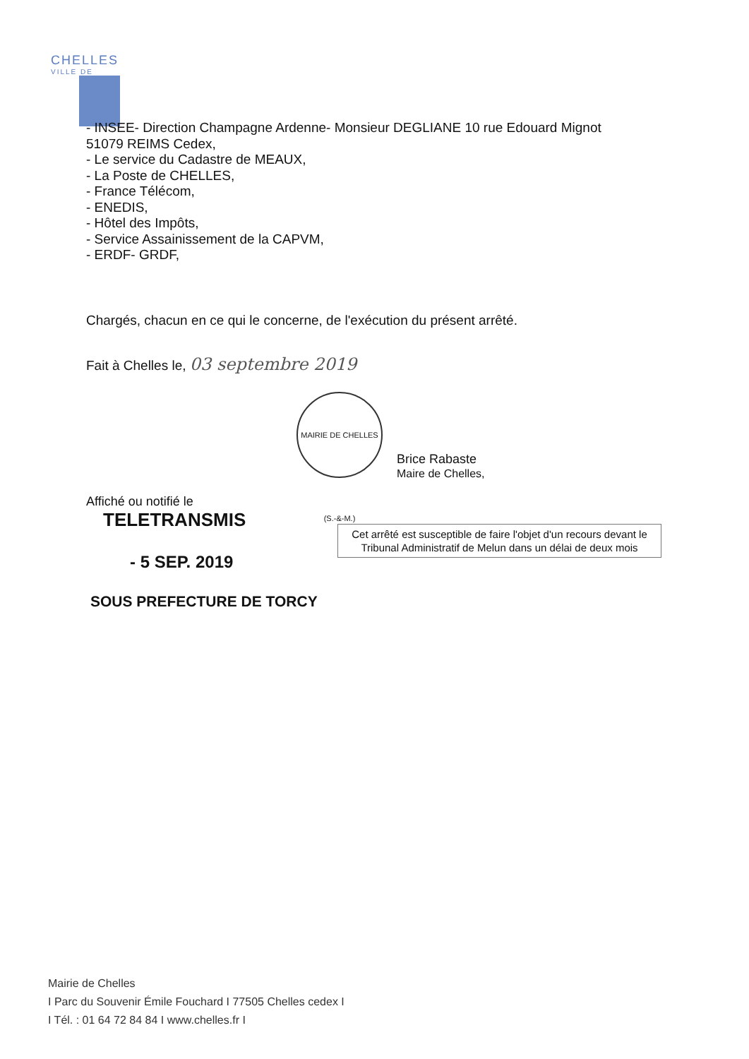CHELLES
VILLE DE
- INSEE- Direction Champagne Ardenne- Monsieur DEGLIANE 10 rue Edouard Mignot
51079 REIMS Cedex,
- Le service du Cadastre de MEAUX,
- La Poste de CHELLES,
- France Télécom,
- ENEDIS,
- Hôtel des Impôts,
- Service Assainissement de la CAPVM,
- ERDF- GRDF,
Chargés, chacun en ce qui le concerne, de l'exécution du présent arrêté.
Fait à Chelles le, 03 septembre 2019
Brice Rabaste
Maire de Chelles,
MAIRIE DE CHELLES (S.-&-M.)
Affiché ou notifié le
TELETRANSMIS
- 5 SEP. 2019
SOUS PREFECTURE DE TORCY
Cet arrêté est susceptible de faire l'objet d'un recours devant le Tribunal Administratif de Melun dans un délai de deux mois
Mairie de Chelles
I Parc du Souvenir Émile Fouchard I 77505 Chelles cedex I
I Tél. : 01 64 72 84 84 I www.chelles.fr I